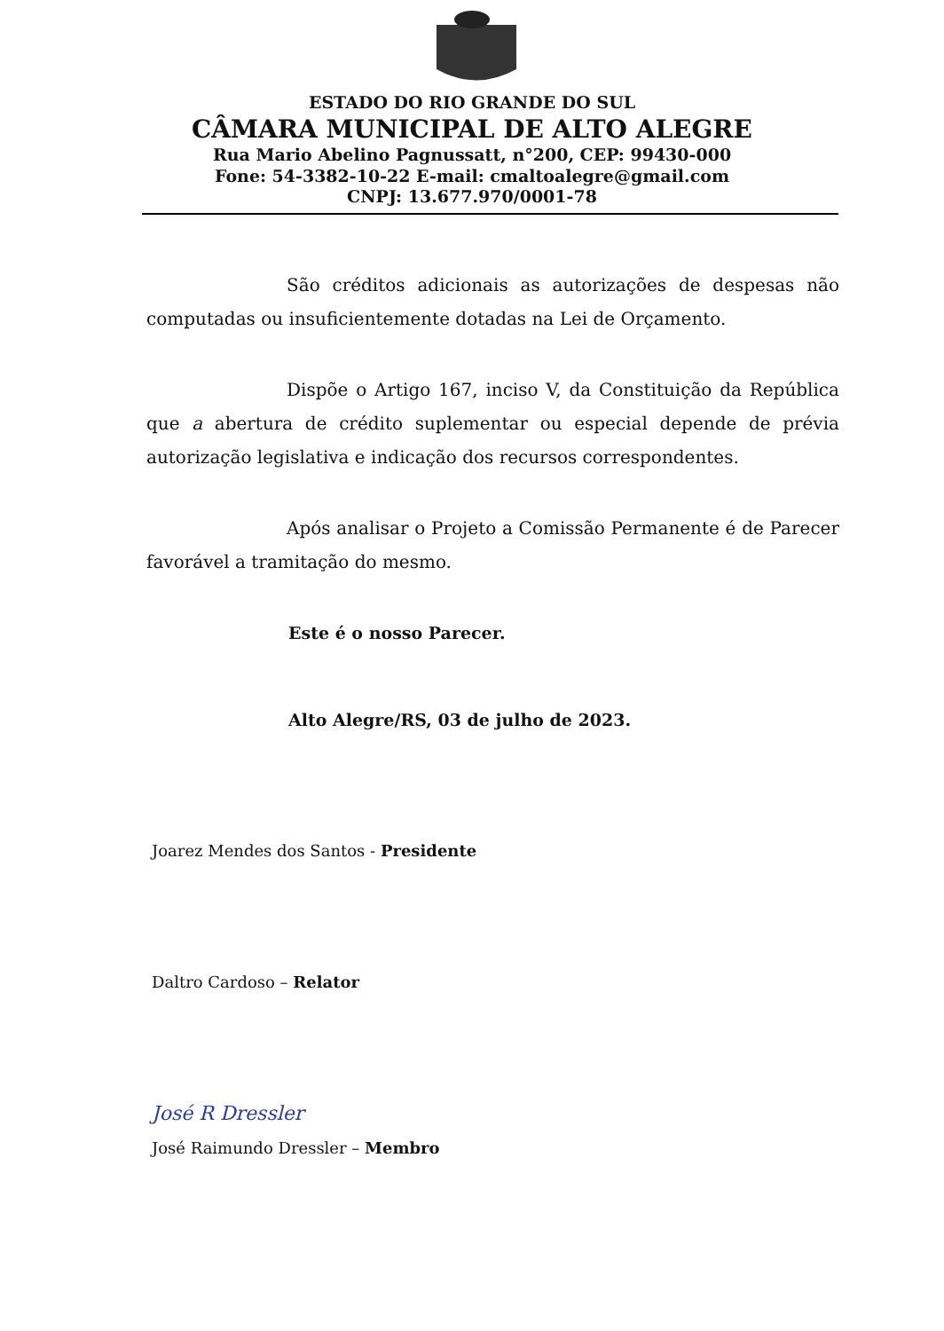ESTADO DO RIO GRANDE DO SUL
CÂMARA MUNICIPAL DE ALTO ALEGRE
Rua Mario Abelino Pagnussatt, n°200, CEP: 99430-000
Fone: 54-3382-10-22 E-mail: cmaltoalegre@gmail.com
CNPJ: 13.677.970/0001-78
São créditos adicionais as autorizações de despesas não computadas ou insuficientemente dotadas na Lei de Orçamento.
Dispõe o Artigo 167, inciso V, da Constituição da República que a abertura de crédito suplementar ou especial depende de prévia autorização legislativa e indicação dos recursos correspondentes.
Após analisar o Projeto a Comissão Permanente é de Parecer favorável a tramitação do mesmo.
Este é o nosso Parecer.
Alto Alegre/RS, 03 de julho de 2023.
Joarez Mendes dos Santos - Presidente
Daltro Cardoso – Relator
José R Dressler
José Raimundo Dressler – Membro